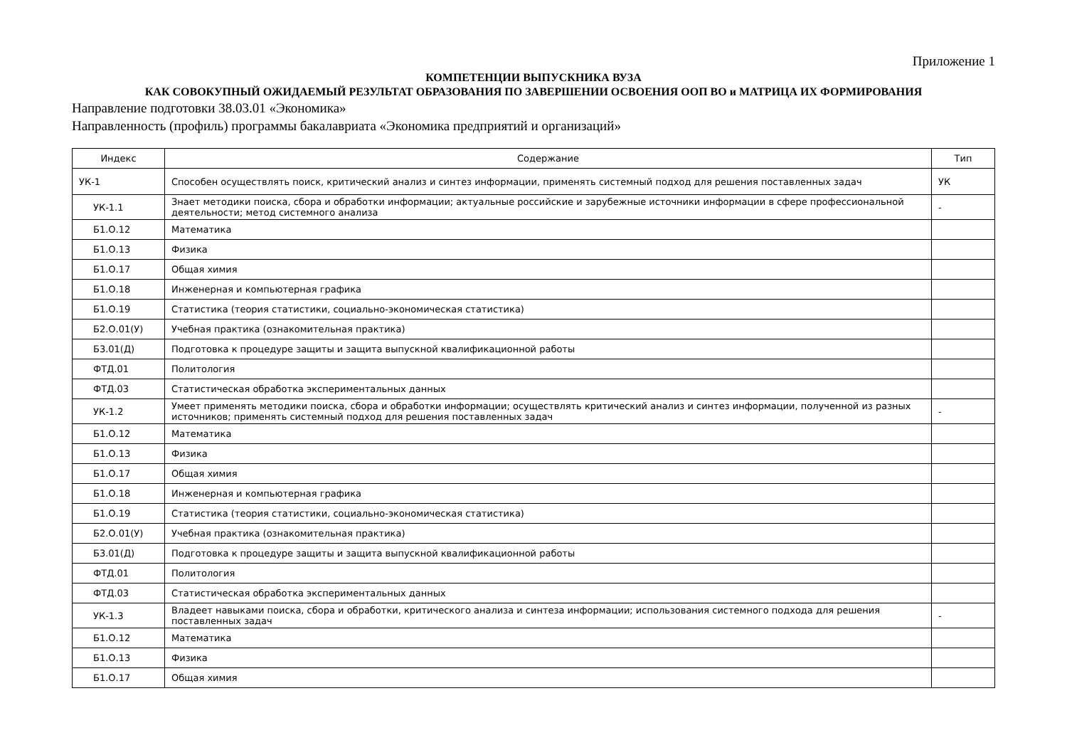Приложение 1
КОМПЕТЕНЦИИ ВЫПУСКНИКА ВУЗА
КАК СОВОКУПНЫЙ ОЖИДАЕМЫЙ РЕЗУЛЬТАТ ОБРАЗОВАНИЯ ПО ЗАВЕРШЕНИИ ОСВОЕНИЯ ООП ВО и МАТРИЦА ИХ ФОРМИРОВАНИЯ
Направление подготовки 38.03.01 «Экономика»
Направленность (профиль) программы бакалавриата «Экономика предприятий и организаций»
| Индекс | Содержание | Тип |
| --- | --- | --- |
| УК-1 | Способен осуществлять поиск, критический анализ и синтез информации, применять системный подход для решения поставленных задач | УК |
| УК-1.1 | Знает методики поиска, сбора и обработки информации; актуальные российские и зарубежные источники информации в сфере профессиональной деятельности; метод системного анализа | - |
| Б1.О.12 | Математика | |
| Б1.О.13 | Физика | |
| Б1.О.17 | Общая химия | |
| Б1.О.18 | Инженерная и компьютерная графика | |
| Б1.О.19 | Статистика (теория статистики, социально-экономическая статистика) | |
| Б2.О.01(У) | Учебная практика (ознакомительная практика) | |
| Б3.01(Д) | Подготовка к процедуре защиты и защита выпускной квалификационной работы | |
| ФТД.01 | Политология | |
| ФТД.03 | Статистическая обработка экспериментальных данных | |
| УК-1.2 | Умеет применять методики поиска, сбора и обработки информации; осуществлять критический анализ и синтез информации, полученной из разных источников; применять системный подход для решения поставленных задач | - |
| Б1.О.12 | Математика | |
| Б1.О.13 | Физика | |
| Б1.О.17 | Общая химия | |
| Б1.О.18 | Инженерная и компьютерная графика | |
| Б1.О.19 | Статистика (теория статистики, социально-экономическая статистика) | |
| Б2.О.01(У) | Учебная практика (ознакомительная практика) | |
| Б3.01(Д) | Подготовка к процедуре защиты и защита выпускной квалификационной работы | |
| ФТД.01 | Политология | |
| ФТД.03 | Статистическая обработка экспериментальных данных | |
| УК-1.3 | Владеет навыками поиска, сбора и обработки, критического анализа и синтеза информации; использования системного подхода для решения поставленных задач | - |
| Б1.О.12 | Математика | |
| Б1.О.13 | Физика | |
| Б1.О.17 | Общая химия | |